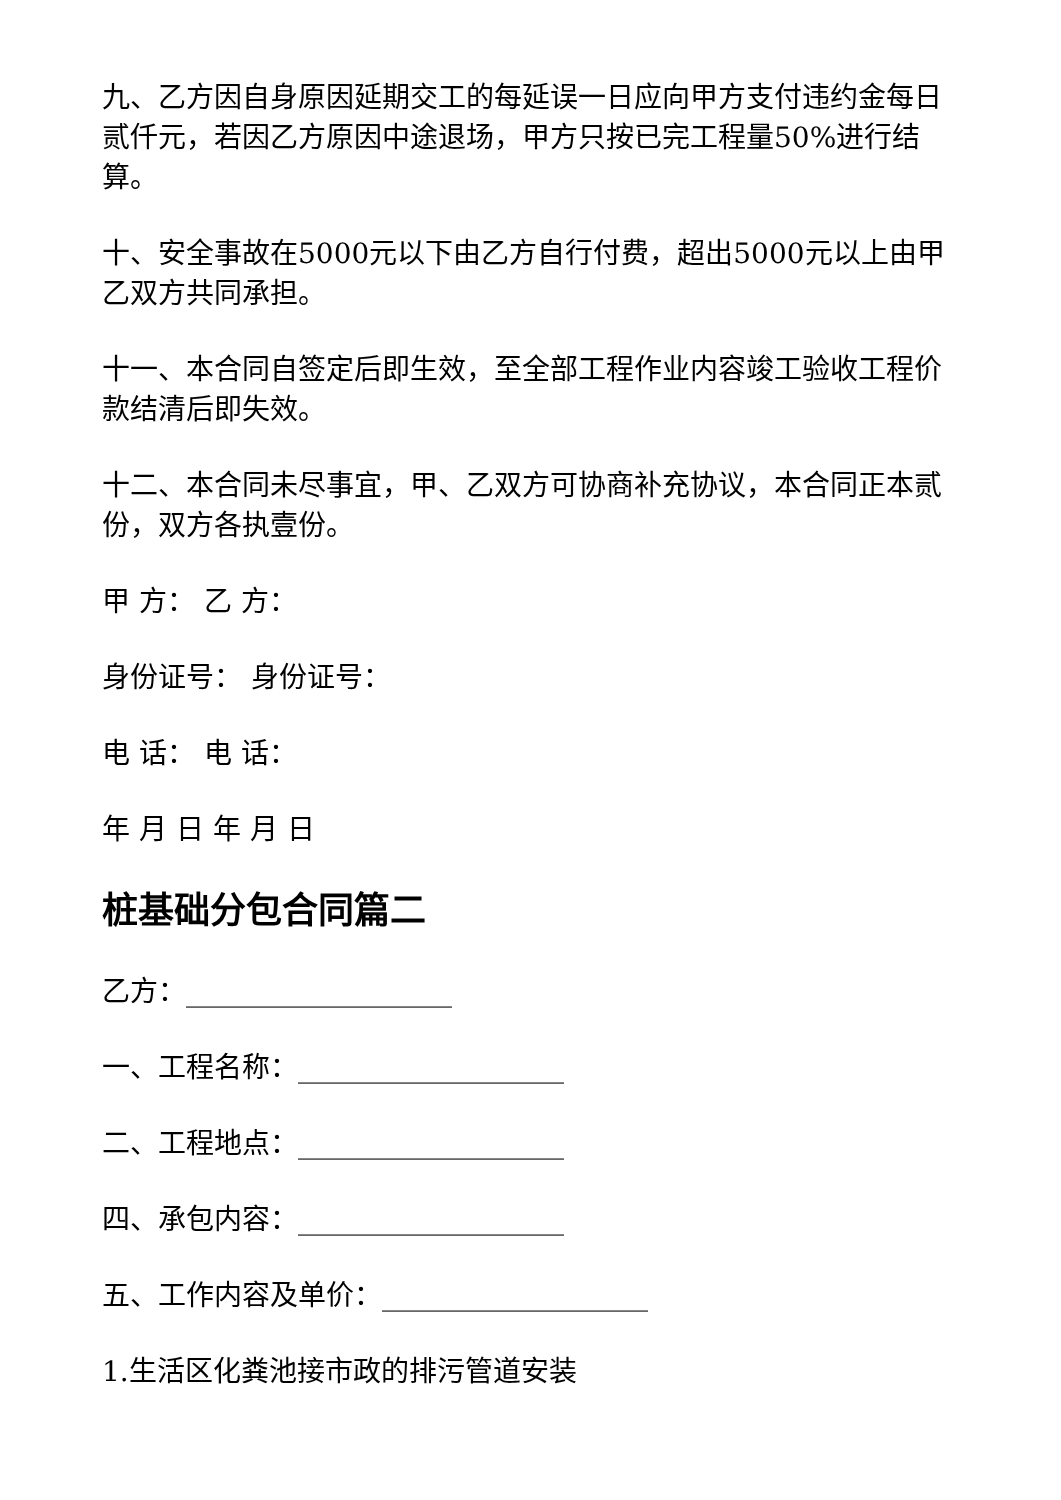九、乙方因自身原因延期交工的每延误一日应向甲方支付违约金每日贰仟元，若因乙方原因中途退场，甲方只按已完工程量50%进行结算。
十、安全事故在5000元以下由乙方自行付费，超出5000元以上由甲乙双方共同承担。
十一、本合同自签定后即生效，至全部工程作业内容竣工验收工程价款结清后即失效。
十二、本合同未尽事宜，甲、乙双方可协商补充协议，本合同正本贰份，双方各执壹份。
甲 方： 乙 方：
身份证号： 身份证号：
电 话： 电 话：
年 月 日 年 月 日
桩基础分包合同篇二
乙方：___________________
一、工程名称：___________________
二、工程地点：___________________
四、承包内容：___________________
五、工作内容及单价：___________________
1.生活区化粪池接市政的排污管道安装